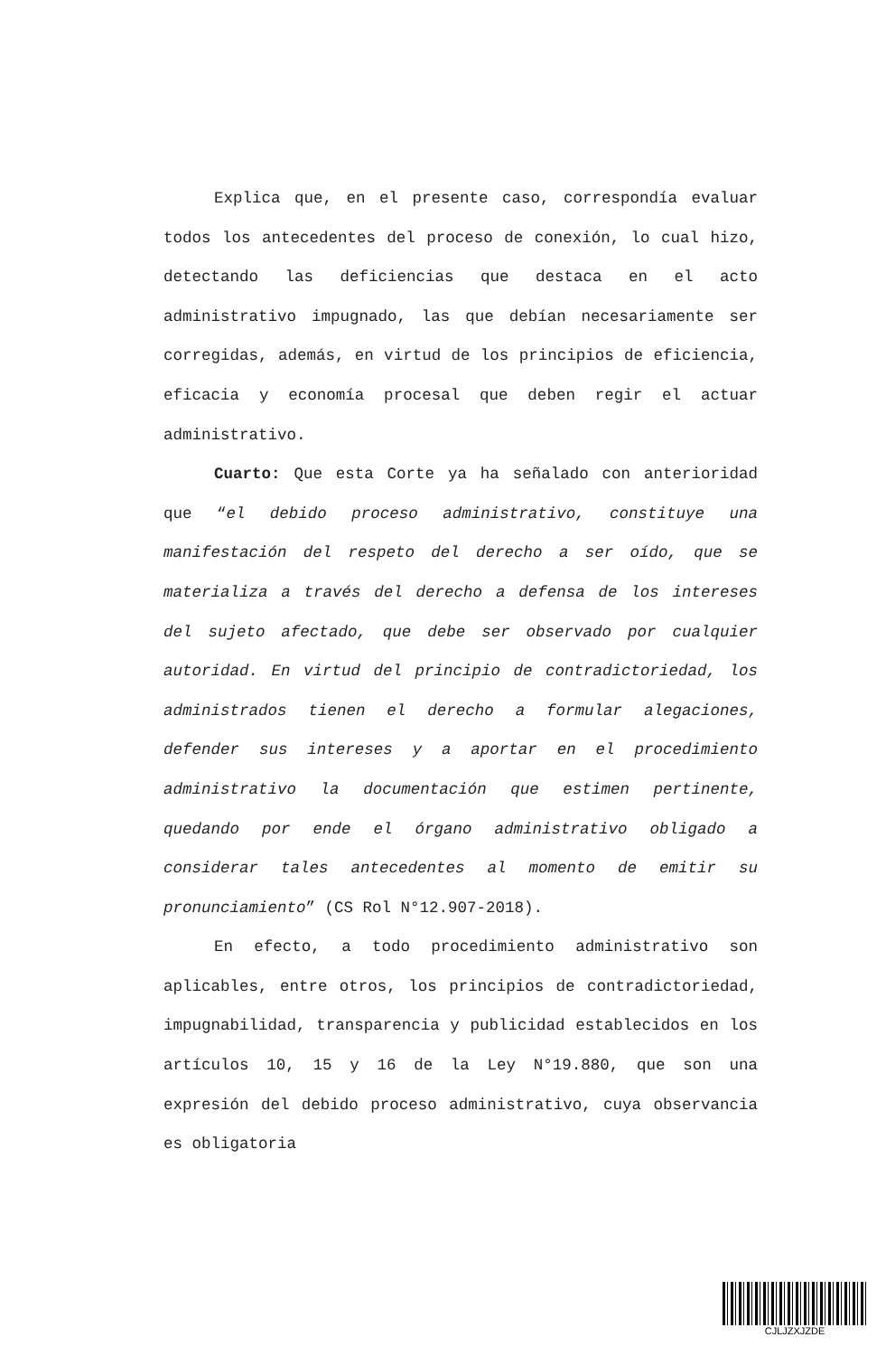Explica que, en el presente caso, correspondía evaluar todos los antecedentes del proceso de conexión, lo cual hizo, detectando las deficiencias que destaca en el acto administrativo impugnado, las que debían necesariamente ser corregidas, además, en virtud de los principios de eficiencia, eficacia y economía procesal que deben regir el actuar administrativo.
Cuarto: Que esta Corte ya ha señalado con anterioridad que “el debido proceso administrativo, constituye una manifestación del respeto del derecho a ser oído, que se materializa a través del derecho a defensa de los intereses del sujeto afectado, que debe ser observado por cualquier autoridad. En virtud del principio de contradictoriedad, los administrados tienen el derecho a formular alegaciones, defender sus intereses y a aportar en el procedimiento administrativo la documentación que estimen pertinente, quedando por ende el órgano administrativo obligado a considerar tales antecedentes al momento de emitir su pronunciamiento” (CS Rol N°12.907-2018).
En efecto, a todo procedimiento administrativo son aplicables, entre otros, los principios de contradictoriedad, impugnabilidad, transparencia y publicidad establecidos en los artículos 10, 15 y 16 de la Ley N°19.880, que son una expresión del debido proceso administrativo, cuya observancia es obligatoria
CJLJZXJZDE